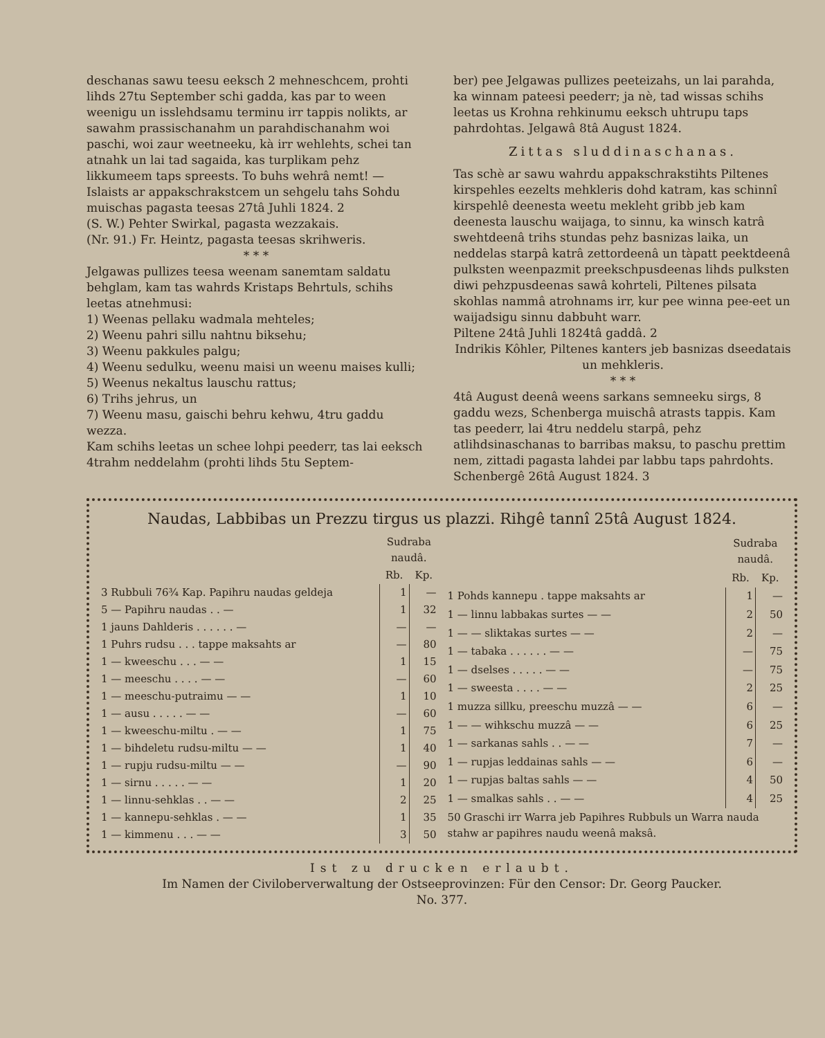deschanas sawu teesu eeksch 2 mehneschcem, prohti lihds 27tu September schi gadda, kas par to ween weenigu un isslehdsamu terminu irr tappis nolikts, ar sawahm prassischanahm un parahdischanahm woi paschi, woi zaur weetneeku, kà irr wehlehts, schei tan atnahk un lai tad sagaida, kas turplikam pehz likkumeem taps spreests. To buhs wehrâ nemt! —
Islaists ar appakschrakstcem un sehgelu tahs Sohdu muischas pagasta teesas 27tâ Juhli 1824. 2
(S. W.) Pehter Swirkal, pagasta wezzakais.
(Nr. 91.) Fr. Heintz, pagasta teesas skrihweris.
* * *
Jelgawas pullizes teesa weenam sanemtam saldatu behglam, kam tas wahrds Kristaps Behrtuls, schihs leetas atnehmusi:
1) Weenas pellaku wadmala mehteles;
2) Weenu pahri sillu nahtnu biksehu;
3) Weenu pakkules palgu;
4) Weenu sedulku, weenu maisi un weenu maises kulli;
5) Weenus nekaltus lauschu rattus;
6) Trihs jehrus, un
7) Weenu masu, gaischi behru kehwu, 4tru gaddu wezza.
Kam schihs leetas un schee lohpi peederr, tas lai eeksch 4trahm neddelahm (prohti lihds 5tu Septem-
ber) pee Jelgawas pullizes peeteizahs, un lai parahda, ka winnam pateesi peederr; ja nè, tad wissas schihs leetas us Krohna rehkinumu eeksch uhtrupu taps pahrdohtas. Jelgawâ 8tâ August 1824.
Zittas sluddinaschanas.
Tas schè ar sawu wahrdu appakschrakstihts Piltenes kirspehles eezelts mehkleris dohd katram, kas schinnî kirspehlê deenesta weetu mekleht gribb jeb kam deenesta lauschu waijaga, to sinnu, ka winsch katrâ swehtdeenâ trihs stundas pehz basnizas laika, un neddelas starpâ katrâ zettordeenâ un tàpatt peektdeenâ pulksten weenpazmit preekschpusdeenas lihds pulksten diwi pehzpusdeenas sawâ kohrteli, Piltenes pilsata skohlas nammâ atrohnams irr, kur pee winna pee-eet un waijadsigu sinnu dabbuht warr.
Piltene 24tâ Juhli 1824tâ gaddâ. 2
Indrikis Kôhler, Piltenes kanters jeb basnizas dseedatais un mehkleris.
* * *
4tâ August deenâ weens sarkans semneeku sirgs, 8 gaddu wezs, Schenberga muischâ atrasts tappis. Kam tas peederr, lai 4tru neddelu starpâ, pehz atlihdsinaschanas to barribas maksu, to paschu prettim nem, zittadi pagasta lahdei par labbu taps pahrdohts. Schenbergê 26tâ August 1824. 3
Naudas, Labbibas un Prezzu tirgus us plazzi. Rihgê tannî 25tâ August 1824.
| | Sudraba naudâ. | |
| --- | --- | --- |
| | Rb. | Kp. |
| 3 Rubbuli 76¾ Kap. Papihru naudas geldeja | 1 | — |
| 5 — Papihru naudas . . — | 1 | 32 |
| 1 jauns Dahlderis . . . . . . — | — | — |
| 1 Puhrs rudsu . . . tappe maksahts ar | — | 80 |
| 1 — kweeschu . . . — — | 1 | 15 |
| 1 — meeschu . . . . — — | — | 60 |
| 1 — meeschu-putraimu — — | 1 | 10 |
| 1 — ausu . . . . . — — | — | 60 |
| 1 — kweeschu-miltu . — — | 1 | 75 |
| 1 — bihdeletu rudsu-miltu — — | 1 | 40 |
| 1 — rupju rudsu-miltu — — | — | 90 |
| 1 — sirnu . . . . . — — | 1 | 20 |
| 1 — linnu-sehklas . . — — | 2 | 25 |
| 1 — kannepu-sehklas . — — | 1 | 35 |
| 1 — kimmenu . . . — — | 3 | 50 |
| | Sudraba naudâ. | |
| --- | --- | --- |
| | Rb. | Kp. |
| 1 Pohds kannepu . tappe maksahts ar | 1 | — |
| 1 — linnu labbakas surtes — — | 2 | 50 |
| 1 — — sliktakas surtes — — | 2 | — |
| 1 — tabaka . . . . . . — — | — | 75 |
| 1 — dselses . . . . . — — | — | 75 |
| 1 — sweesta . . . . — — | 2 | 25 |
| 1 muzza sillku, preeschu muzzâ — — | 6 | — |
| 1 — — wihkschu muzzâ — — | 6 | 25 |
| 1 — sarkanas sahls . . — — | 7 | — |
| 1 — rupjas leddainas sahls — — | 6 | — |
| 1 — rupjas baltas sahls — — | 4 | 50 |
| 1 — smalkas sahls . . — — | 4 | 25 |
| 50 Graschi irr Warra jeb Papihres Rubbuls un Warra nauda stahw ar papihres naudu weenâ maksâ. | | |
Ist zu drucken erlaubt.
Im Namen der Civiloberverwaltung der Ostseeprovinzen: Für den Censor: Dr. Georg Paucker.
No. 377.